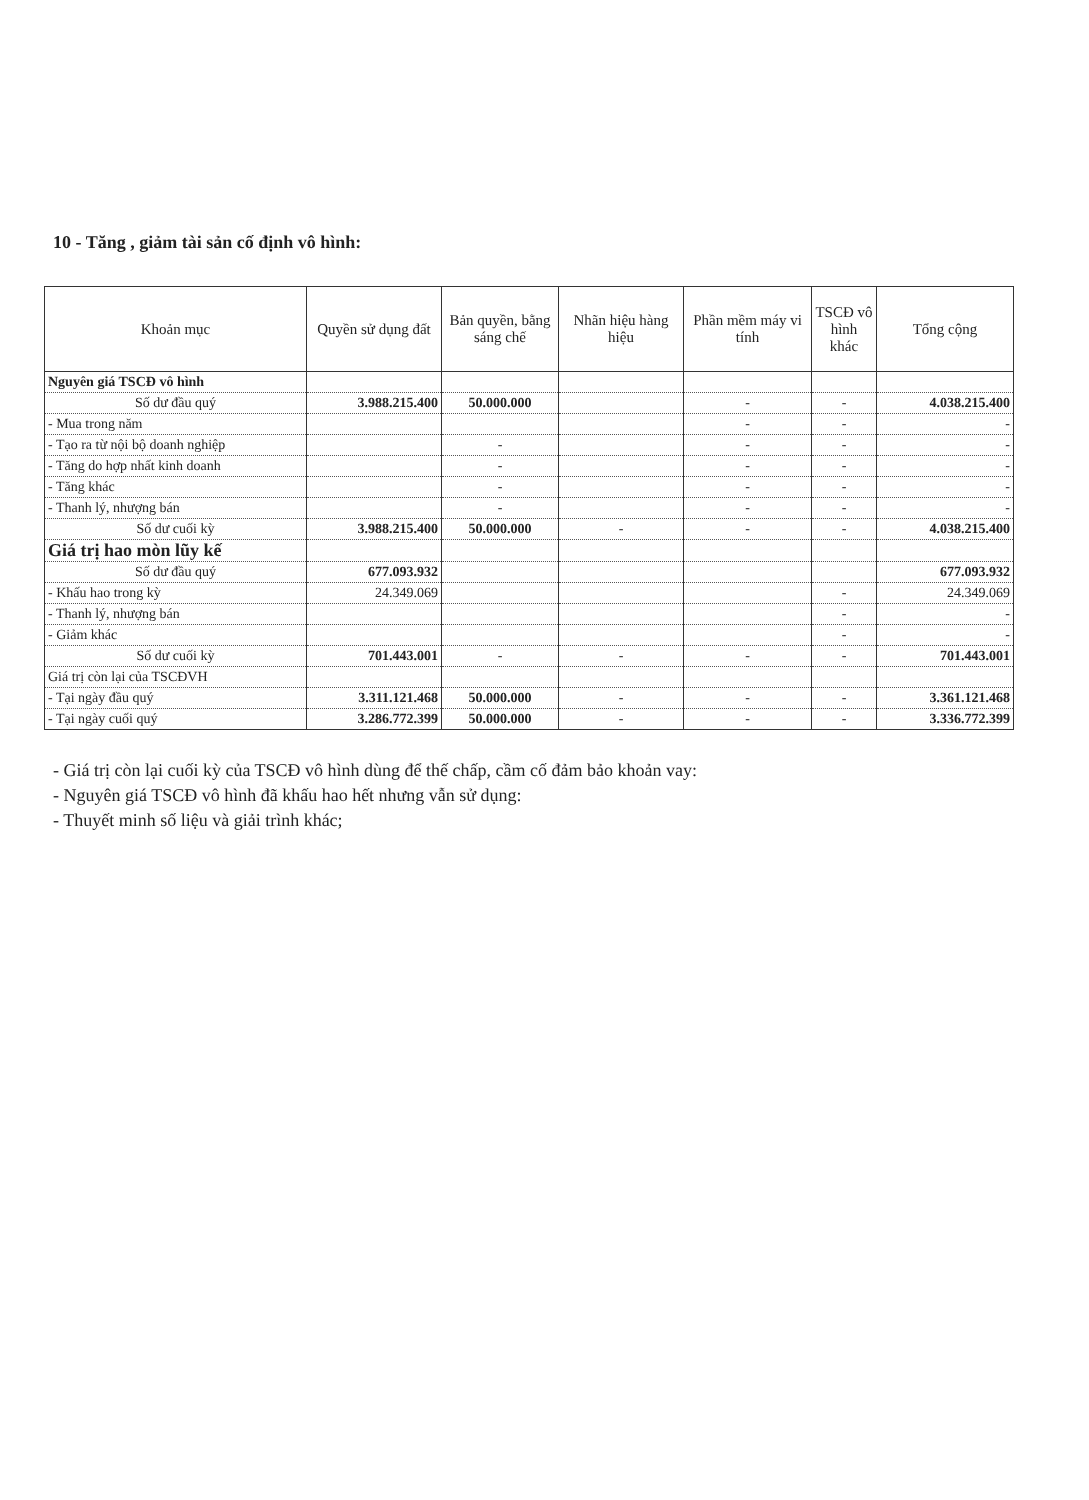10 - Tăng , giảm tài sản cố định vô hình:
| Khoản mục | Quyền sử dụng đất | Bản quyền, bằng sáng chế | Nhãn hiệu hàng hiệu | Phần mềm máy vi tính | TSCĐ vô hình khác | Tổng cộng |
| --- | --- | --- | --- | --- | --- | --- |
| Nguyên giá TSCĐ vô hình | | | | | | |
| Số dư đầu quý | 3.988.215.400 | 50.000.000 | | - | - | 4.038.215.400 |
| - Mua trong năm | | | | - | - | - |
| - Tạo ra từ nội bộ doanh nghiệp | | - | | - | - | - |
| - Tăng do hợp nhất kinh doanh | | - | | - | - | - |
| - Tăng khác | | - | | - | - | - |
| - Thanh lý, nhượng bán | | - | | - | - | - |
| Số dư cuối kỳ | 3.988.215.400 | 50.000.000 | - | - | - | 4.038.215.400 |
| Giá trị hao mòn lũy kế | | | | | | |
| Số dư đầu quý | 677.093.932 | | | | | 677.093.932 |
| - Khấu hao trong kỳ | 24.349.069 | | | | - | 24.349.069 |
| - Thanh lý, nhượng bán | | | | | - | - |
| - Giảm khác | | | | | - | - |
| Số dư cuối kỳ | 701.443.001 | - | - | - | - | 701.443.001 |
| Giá trị còn lại của TSCĐVH | | | | | | |
| - Tại ngày đầu quý | 3.311.121.468 | 50.000.000 | - | - | - | 3.361.121.468 |
| - Tại ngày cuối quý | 3.286.772.399 | 50.000.000 | - | - | - | 3.336.772.399 |
- Giá trị còn lại cuối kỳ của TSCĐ vô hình dùng để thế chấp, cầm cố đảm bảo khoản vay:
- Nguyên giá TSCĐ vô hình đã khấu hao hết nhưng vẫn sử dụng:
- Thuyết minh số liệu và giải trình khác;